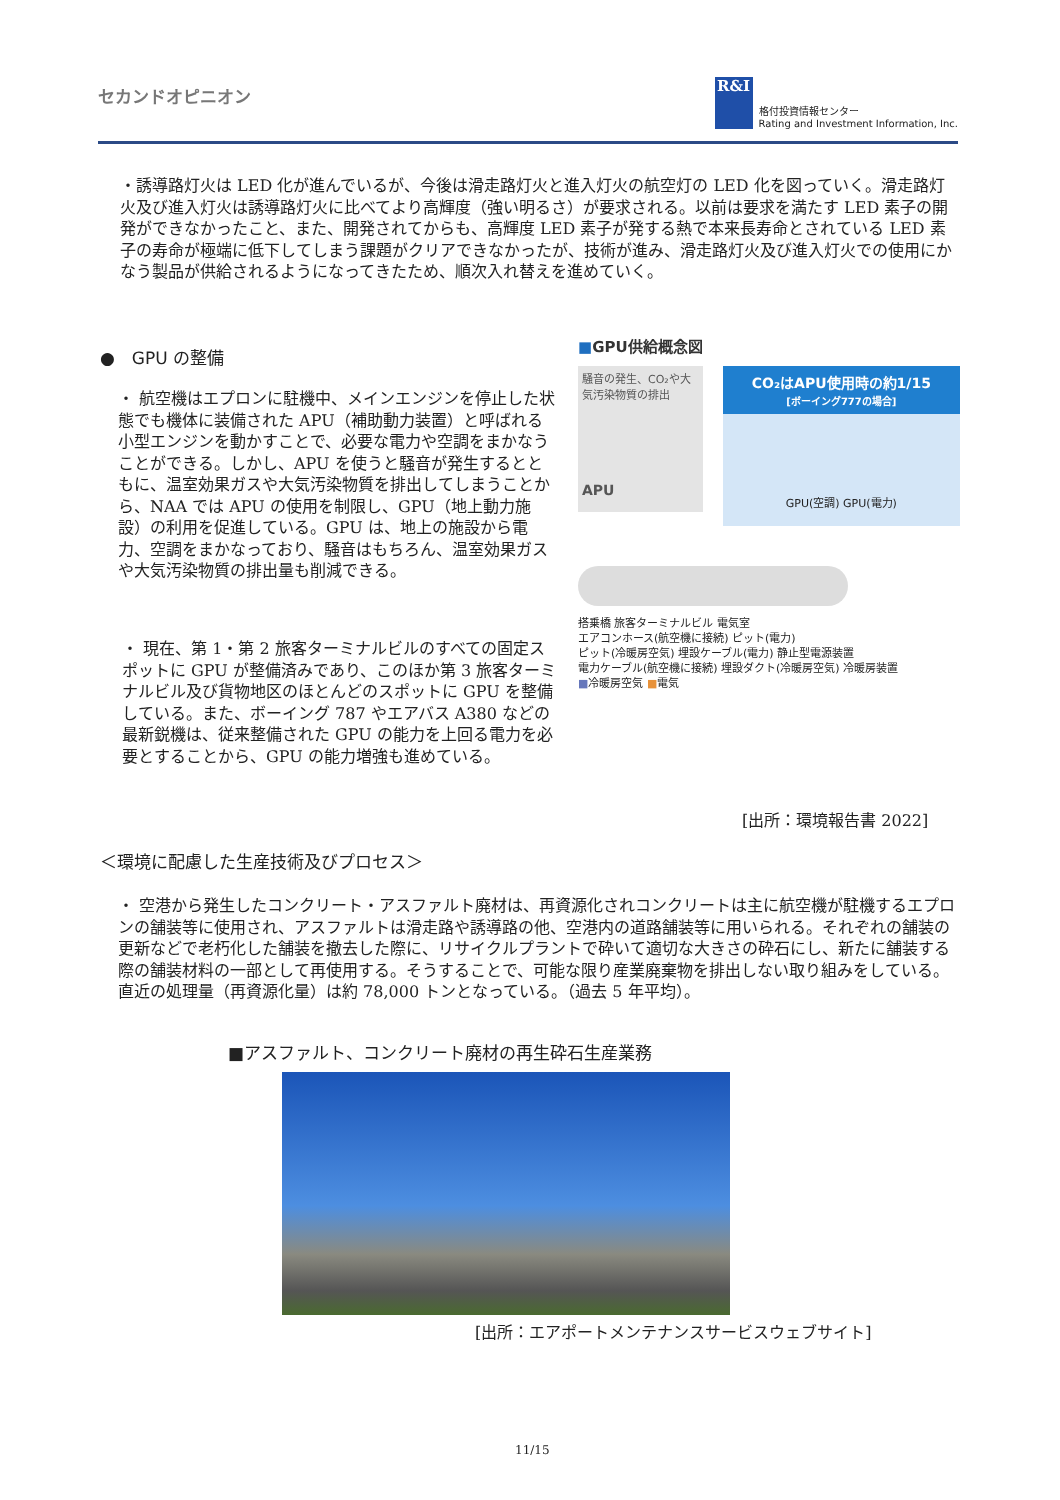セカンドオピニオン
R&I
格付投資情報センター
Rating and Investment Information, Inc.
・誘導路灯火は LED 化が進んでいるが、今後は滑走路灯火と進入灯火の航空灯の LED 化を図っていく。滑走路灯火及び進入灯火は誘導路灯火に比べてより高輝度（強い明るさ）が要求される。以前は要求を満たす LED 素子の開発ができなかったこと、また、開発されてからも、高輝度 LED 素子が発する熱で本来長寿命とされている LED 素子の寿命が極端に低下してしまう課題がクリアできなかったが、技術が進み、滑走路灯火及び進入灯火での使用にかなう製品が供給されるようになってきたため、順次入れ替えを進めていく。
●　GPU の整備
・ 航空機はエプロンに駐機中、メインエンジンを停止した状態でも機体に装備された APU（補助動力装置）と呼ばれる小型エンジンを動かすことで、必要な電力や空調をまかなうことができる。しかし、APU を使うと騒音が発生するとともに、温室効果ガスや大気汚染物質を排出してしまうことから、NAA では APU の使用を制限し、GPU（地上動力施設）の利用を促進している。GPU は、地上の施設から電力、空調をまかなっており、騒音はもちろん、温室効果ガスや大気汚染物質の排出量も削減できる。
・ 現在、第 1・第 2 旅客ターミナルビルのすべての固定スポットに GPU が整備済みであり、このほか第 3 旅客ターミナルビル及び貨物地区のほとんどのスポットに GPU を整備している。また、ボーイング 787 やエアバス A380 などの最新鋭機は、従来整備された GPU の能力を上回る電力を必要とすることから、GPU の能力増強も進めている。
■GPU供給概念図
騒音の発生、CO₂や大気汚染物質の排出
APU
CO₂はAPU使用時の約1/15
[ボーイング777の場合]
GPU(空調) GPU(電力)
搭乗橋 旅客ターミナルビル 電気室
エアコンホース(航空機に接続) ピット(電力)
ピット(冷暖房空気) 埋設ケーブル(電力) 静止型電源装置
電力ケーブル(航空機に接続) 埋設ダクト(冷暖房空気) 冷暖房装置
■冷暖房空気 ■電気
[出所：環境報告書 2022]
＜環境に配慮した生産技術及びプロセス＞
・ 空港から発生したコンクリート・アスファルト廃材は、再資源化されコンクリートは主に航空機が駐機するエプロンの舗装等に使用され、アスファルトは滑走路や誘導路の他、空港内の道路舗装等に用いられる。それぞれの舗装の更新などで老朽化した舗装を撤去した際に、リサイクルプラントで砕いて適切な大きさの砕石にし、新たに舗装する際の舗装材料の一部として再使用する。そうすることで、可能な限り産業廃棄物を排出しない取り組みをしている。直近の処理量（再資源化量）は約 78,000 トンとなっている。（過去 5 年平均）。
■アスファルト、コンクリート廃材の再生砕石生産業務
[出所：エアポートメンテナンスサービスウェブサイト]
11/15